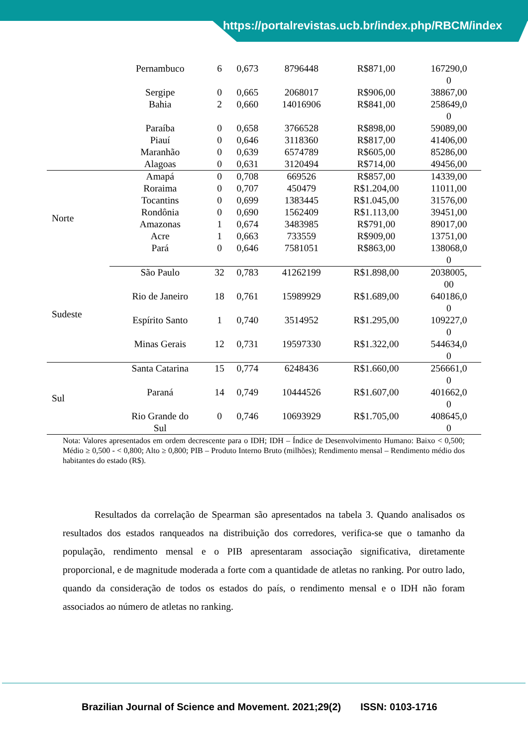https://portalrevistas.ucb.br/index.php/RBCM/index
| | Pernambuco | 6 | 0,673 | 8796448 | R$871,00 | 167290,0 0 |
| | Sergipe | 0 | 0,665 | 2068017 | R$906,00 | 38867,00 |
| | Bahia | 2 | 0,660 | 14016906 | R$841,00 | 258649,0 0 |
| | Paraíba | 0 | 0,658 | 3766528 | R$898,00 | 59089,00 |
| | Piauí | 0 | 0,646 | 3118360 | R$817,00 | 41406,00 |
| | Maranhão | 0 | 0,639 | 6574789 | R$605,00 | 85286,00 |
| | Alagoas | 0 | 0,631 | 3120494 | R$714,00 | 49456,00 |
| Norte | Amapá | 0 | 0,708 | 669526 | R$857,00 | 14339,00 |
| | Roraima | 0 | 0,707 | 450479 | R$1.204,00 | 11011,00 |
| | Tocantins | 0 | 0,699 | 1383445 | R$1.045,00 | 31576,00 |
| | Rondônia | 0 | 0,690 | 1562409 | R$1.113,00 | 39451,00 |
| | Amazonas | 1 | 0,674 | 3483985 | R$791,00 | 89017,00 |
| | Acre | 1 | 0,663 | 733559 | R$909,00 | 13751,00 |
| | Pará | 0 | 0,646 | 7581051 | R$863,00 | 138068,0 0 |
| Sudeste | São Paulo | 32 | 0,783 | 41262199 | R$1.898,00 | 2038005, 00 |
| | Rio de Janeiro | 18 | 0,761 | 15989929 | R$1.689,00 | 640186,0 0 |
| | Espírito Santo | 1 | 0,740 | 3514952 | R$1.295,00 | 109227,0 0 |
| | Minas Gerais | 12 | 0,731 | 19597330 | R$1.322,00 | 544634,0 0 |
| Sul | Santa Catarina | 15 | 0,774 | 6248436 | R$1.660,00 | 256661,0 0 |
| | Paraná | 14 | 0,749 | 10444526 | R$1.607,00 | 401662,0 0 |
| | Rio Grande do Sul | 0 | 0,746 | 10693929 | R$1.705,00 | 408645,0 0 |
Nota: Valores apresentados em ordem decrescente para o IDH; IDH – Índice de Desenvolvimento Humano: Baixo < 0,500; Médio ≥ 0,500 - < 0,800; Alto ≥ 0,800; PIB – Produto Interno Bruto (milhões); Rendimento mensal – Rendimento médio dos habitantes do estado (R$).
Resultados da correlação de Spearman são apresentados na tabela 3. Quando analisados os resultados dos estados ranqueados na distribuição dos corredores, verifica-se que o tamanho da população, rendimento mensal e o PIB apresentaram associação significativa, diretamente proporcional, e de magnitude moderada a forte com a quantidade de atletas no ranking. Por outro lado, quando da consideração de todos os estados do país, o rendimento mensal e o IDH não foram associados ao número de atletas no ranking.
Brazilian Journal of Science and Movement. 2021;29(2) ISSN: 0103-1716